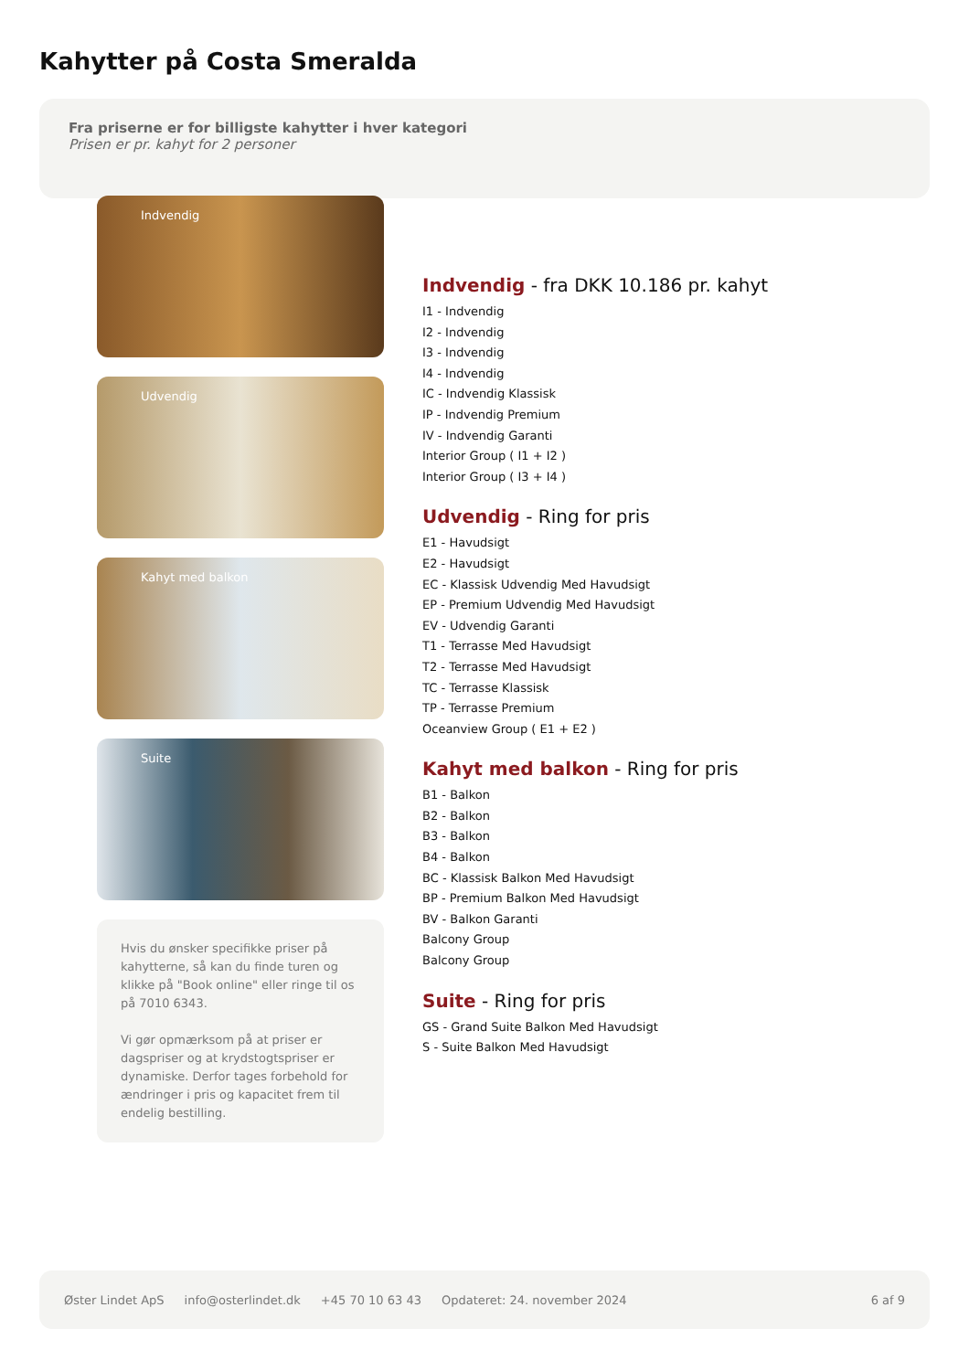Kahytter på Costa Smeralda
Fra priserne er for billigste kahytter i hver kategori
Prisen er pr. kahyt for 2 personer
Indvendig
Udvendig
Kahyt med balkon
Suite
Hvis du ønsker specifikke priser på kahytterne, så kan du finde turen og klikke på "Book online" eller ringe til os på 7010 6343.
Vi gør opmærksom på at priser er dagspriser og at krydstogtspriser er dynamiske. Derfor tages forbehold for ændringer i pris og kapacitet frem til endelig bestilling.
Indvendig - fra DKK 10.186 pr. kahyt
I1 - Indvendig
I2 - Indvendig
I3 - Indvendig
I4 - Indvendig
IC - Indvendig Klassisk
IP - Indvendig Premium
IV - Indvendig Garanti
Interior Group ( I1 + I2 )
Interior Group ( I3 + I4 )
Udvendig - Ring for pris
E1 - Havudsigt
E2 - Havudsigt
EC - Klassisk Udvendig Med Havudsigt
EP - Premium Udvendig Med Havudsigt
EV - Udvendig Garanti
T1 - Terrasse Med Havudsigt
T2 - Terrasse Med Havudsigt
TC - Terrasse Klassisk
TP - Terrasse Premium
Oceanview Group ( E1 + E2 )
Kahyt med balkon - Ring for pris
B1 - Balkon
B2 - Balkon
B3 - Balkon
B4 - Balkon
BC - Klassisk Balkon Med Havudsigt
BP - Premium Balkon Med Havudsigt
BV - Balkon Garanti
Balcony Group
Balcony Group
Suite - Ring for pris
GS - Grand Suite Balkon Med Havudsigt
S - Suite Balkon Med Havudsigt
Øster Lindet ApS info@osterlindet.dk +45 70 10 63 43 Opdateret: 24. november 2024 6 af 9